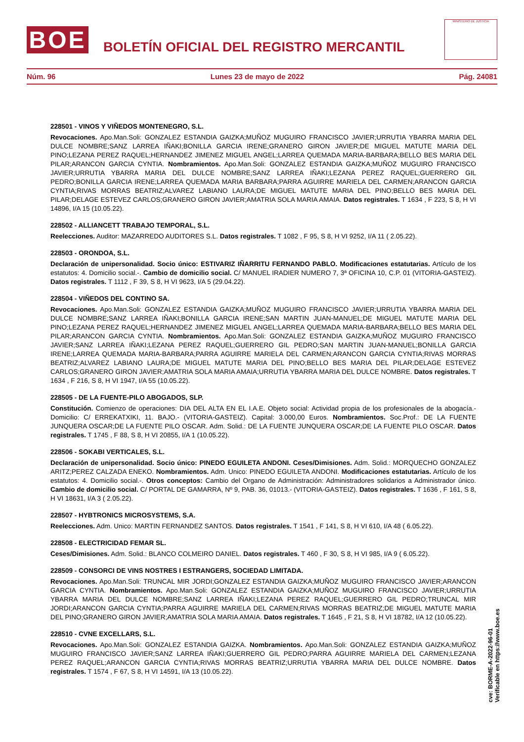BOE
BOLETÍN OFICIAL DEL REGISTRO MERCANTIL
MINISTERIO DE JUSTICIA
Núm. 96 Lunes 23 de mayo de 2022 Pág. 24081
228501 - VINOS Y VIÑEDOS MONTENEGRO, S.L.
Revocaciones. Apo.Man.Soli: GONZALEZ ESTANDIA GAIZKA;MUÑOZ MUGUIRO FRANCISCO JAVIER;URRUTIA YBARRA MARIA DEL DULCE NOMBRE;SANZ LARREA IÑAKI;BONILLA GARCIA IRENE;GRANERO GIRON JAVIER;DE MIGUEL MATUTE MARIA DEL PINO;LEZANA PEREZ RAQUEL;HERNANDEZ JIMENEZ MIGUEL ANGEL;LARREA QUEMADA MARIA-BARBARA;BELLO BES MARIA DEL PILAR;ARANCON GARCIA CYNTIA. Nombramientos. Apo.Man.Soli: GONZALEZ ESTANDIA GAIZKA;MUÑOZ MUGUIRO FRANCISCO JAVIER;URRUTIA YBARRA MARIA DEL DULCE NOMBRE;SANZ LARREA IÑAKI;LEZANA PEREZ RAQUEL;GUERRERO GIL PEDRO;BONILLA GARCIA IRENE;LARREA QUEMADA MARIA BARBARA;PARRA AGUIRRE MARIELA DEL CARMEN;ARANCON GARCIA CYNTIA;RIVAS MORRAS BEATRIZ;ALVAREZ LABIANO LAURA;DE MIGUEL MATUTE MARIA DEL PINO;BELLO BES MARIA DEL PILAR;DELAGE ESTEVEZ CARLOS;GRANERO GIRON JAVIER;AMATRIA SOLA MARIA AMAIA. Datos registrales. T 1634 , F 223, S 8, H VI 14896, I/A 15 (10.05.22).
228502 - ALLIANCETT TRABAJO TEMPORAL, S.L.
Reelecciones. Auditor: MAZARREDO AUDITORES S.L. Datos registrales. T 1082 , F 95, S 8, H VI 9252, I/A 11 ( 2.05.22).
228503 - ORONDOA, S.L.
Declaración de unipersonalidad. Socio único: ESTIVARIZ IÑARRITU FERNANDO PABLO. Modificaciones estatutarias. Artículo de los estatutos: 4. Domicilio social.-. Cambio de domicilio social. C/ MANUEL IRADIER NUMERO 7, 3ª OFICINA 10, C.P. 01 (VITORIA-GASTEIZ). Datos registrales. T 1112 , F 39, S 8, H VI 9623, I/A 5 (29.04.22).
228504 - VIÑEDOS DEL CONTINO SA.
Revocaciones. Apo.Man.Soli: GONZALEZ ESTANDIA GAIZKA;MUÑOZ MUGUIRO FRANCISCO JAVIER;URRUTIA YBARRA MARIA DEL DULCE NOMBRE;SANZ LARREA IÑAKI;BONILLA GARCIA IRENE;SAN MARTIN JUAN-MANUEL;DE MIGUEL MATUTE MARIA DEL PINO;LEZANA PEREZ RAQUEL;HERNANDEZ JIMENEZ MIGUEL ANGEL;LARREA QUEMADA MARIA-BARBARA;BELLO BES MARIA DEL PILAR;ARANCON GARCIA CYNTIA. Nombramientos. Apo.Man.Soli: GONZALEZ ESTANDIA GAIZKA;MUÑOZ MUGUIRO FRANCISCO JAVIER;SANZ LARREA IÑAKI;LEZANA PEREZ RAQUEL;GUERRERO GIL PEDRO;SAN MARTIN JUAN-MANUEL;BONILLA GARCIA IRENE;LARREA QUEMADA MARIA-BARBARA;PARRA AGUIRRE MARIELA DEL CARMEN;ARANCON GARCIA CYNTIA;RIVAS MORRAS BEATRIZ;ALVAREZ LABIANO LAURA;DE MIGUEL MATUTE MARIA DEL PINO;BELLO BES MARIA DEL PILAR;DELAGE ESTEVEZ CARLOS;GRANERO GIRON JAVIER;AMATRIA SOLA MARIA AMAIA;URRUTIA YBARRA MARIA DEL DULCE NOMBRE. Datos registrales. T 1634 , F 216, S 8, H VI 1947, I/A 55 (10.05.22).
228505 - DE LA FUENTE-PILO ABOGADOS, SLP.
Constitución. Comienzo de operaciones: DIA DEL ALTA EN EL I.A.E. Objeto social: Actividad propia de los profesionales de la abogacía.- Domicilio: C/ ERREKATXIKI, 11. BAJO.- (VITORIA-GASTEIZ). Capital: 3.000,00 Euros. Nombramientos. Soc.Prof.: DE LA FUENTE JUNQUERA OSCAR;DE LA FUENTE PILO OSCAR. Adm. Solid.: DE LA FUENTE JUNQUERA OSCAR;DE LA FUENTE PILO OSCAR. Datos registrales. T 1745 , F 88, S 8, H VI 20855, I/A 1 (10.05.22).
228506 - SOKABI VERTICALES, S.L.
Declaración de unipersonalidad. Socio único: PINEDO EGUILETA ANDONI. Ceses/Dimisiones. Adm. Solid.: MORQUECHO GONZALEZ ARITZ;PEREZ CALZADA ENEKO. Nombramientos. Adm. Unico: PINEDO EGUILETA ANDONI. Modificaciones estatutarias. Artículo de los estatutos: 4. Domicilio social.-. Otros conceptos: Cambio del Organo de Administración: Administradores solidarios a Administrador único. Cambio de domicilio social. C/ PORTAL DE GAMARRA, Nº 9, PAB. 36, 01013.- (VITORIA-GASTEIZ). Datos registrales. T 1636 , F 161, S 8, H VI 18631, I/A 3 ( 2.05.22).
228507 - HYBTRONICS MICROSYSTEMS, S.A.
Reelecciones. Adm. Unico: MARTIN FERNANDEZ SANTOS. Datos registrales. T 1541 , F 141, S 8, H VI 610, I/A 48 ( 6.05.22).
228508 - ELECTRICIDAD FEMAR SL.
Ceses/Dimisiones. Adm. Solid.: BLANCO COLMEIRO DANIEL. Datos registrales. T 460 , F 30, S 8, H VI 985, I/A 9 ( 6.05.22).
228509 - CONSORCI DE VINS NOSTRES I ESTRANGERS, SOCIEDAD LIMITADA.
Revocaciones. Apo.Man.Soli: TRUNCAL MIR JORDI;GONZALEZ ESTANDIA GAIZKA;MUÑOZ MUGUIRO FRANCISCO JAVIER;ARANCON GARCIA CYNTIA. Nombramientos. Apo.Man.Soli: GONZALEZ ESTANDIA GAIZKA;MUÑOZ MUGUIRO FRANCISCO JAVIER;URRUTIA YBARRA MARIA DEL DULCE NOMBRE;SANZ LARREA IÑAKI;LEZANA PEREZ RAQUEL;GUERRERO GIL PEDRO;TRUNCAL MIR JORDI;ARANCON GARCIA CYNTIA;PARRA AGUIRRE MARIELA DEL CARMEN;RIVAS MORRAS BEATRIZ;DE MIGUEL MATUTE MARIA DEL PINO;GRANERO GIRON JAVIER;AMATRIA SOLA MARIA AMAIA. Datos registrales. T 1645 , F 21, S 8, H VI 18782, I/A 12 (10.05.22).
228510 - CVNE EXCELLARS, S.L.
Revocaciones. Apo.Man.Soli: GONZALEZ ESTANDIA GAIZKA. Nombramientos. Apo.Man.Soli: GONZALEZ ESTANDIA GAIZKA;MUÑOZ MUGUIRO FRANCISCO JAVIER;SANZ LARREA IÑAKI;GUERRERO GIL PEDRO;PARRA AGUIRRE MARIELA DEL CARMEN;LEZANA PEREZ RAQUEL;ARANCON GARCIA CYNTIA;RIVAS MORRAS BEATRIZ;URRUTIA YBARRA MARIA DEL DULCE NOMBRE. Datos registrales. T 1574 , F 67, S 8, H VI 14591, I/A 13 (10.05.22).
cve: BORME-A-2022-96-01
Verificable en https://www.boe.es